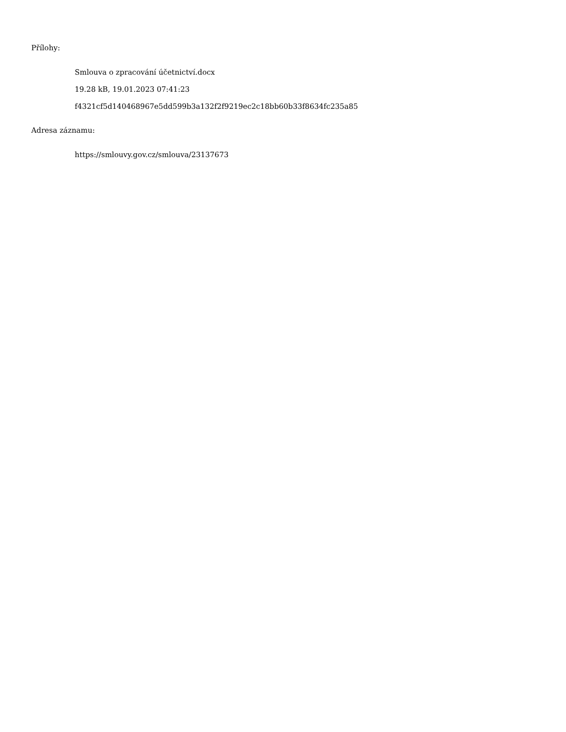Přílohy:
Smlouva o zpracování účetnictví.docx
19.28 kB, 19.01.2023 07:41:23
f4321cf5d140468967e5dd599b3a132f2f9219ec2c18bb60b33f8634fc235a85
Adresa záznamu:
https://smlouvy.gov.cz/smlouva/23137673